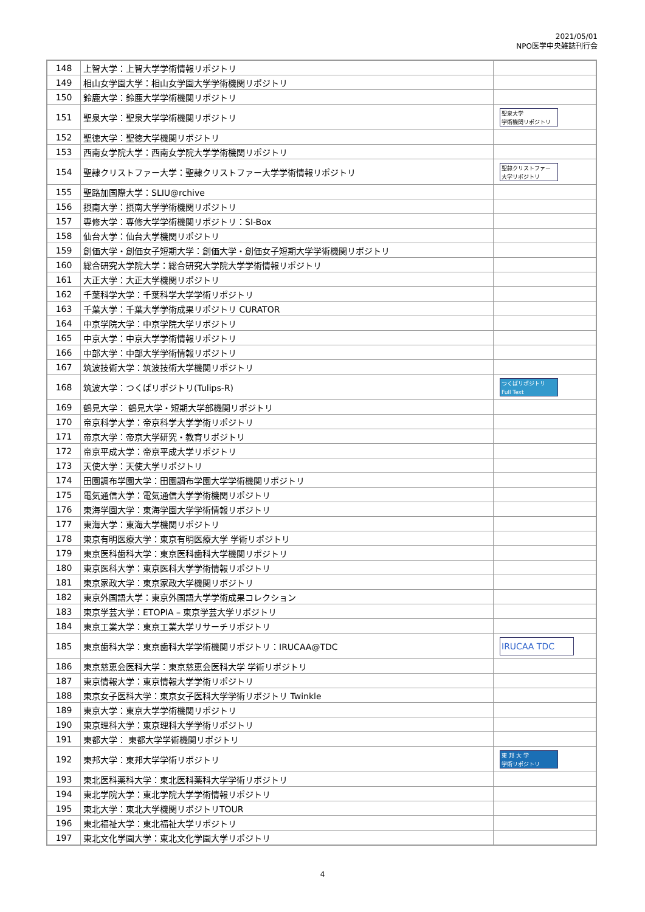2021/05/01
NPO医学中央雑誌刊行会
| 148 | 上智大学：上智大学学術情報リポジトリ | |
| 149 | 相山女学園大学：相山女学園大学学術機関リポジトリ | |
| 150 | 鈴鹿大学：鈴鹿大学学術機関リポジトリ | |
| 151 | 聖泉大学：聖泉大学学術機関リポジトリ | 聖泉大学 学術機関リポジトリ |
| 152 | 聖徳大学：聖徳大学機関リポジトリ | |
| 153 | 西南女学院大学：西南女学院大学学術機関リポジトリ | |
| 154 | 聖隷クリストファー大学：聖隷クリストファー大学学術情報リポジトリ | 聖隷クリストファー 大学リポジトリ |
| 155 | 聖路加国際大学：SLIU@rchive | |
| 156 | 摂南大学：摂南大学学術機関リポジトリ | |
| 157 | 専修大学：専修大学学術機関リポジトリ：SI-Box | |
| 158 | 仙台大学：仙台大学機関リポジトリ | |
| 159 | 創価大学・創価女子短期大学：創価大学・創価女子短期大学学術機関リポジトリ | |
| 160 | 総合研究大学院大学：総合研究大学院大学学術情報リポジトリ | |
| 161 | 大正大学：大正大学機関リポジトリ | |
| 162 | 千葉科学大学：千葉科学大学学術リポジトリ | |
| 163 | 千葉大学：千葉大学学術成果リポジトリ CURATOR | |
| 164 | 中京学院大学：中京学院大学リポジトリ | |
| 165 | 中京大学：中京大学学術情報リポジトリ | |
| 166 | 中部大学：中部大学学術情報リポジトリ | |
| 167 | 筑波技術大学：筑波技術大学機関リポジトリ | |
| 168 | 筑波大学：つくばリポジトリ(Tulips-R) | つくばリポジトリ Full Text |
| 169 | 鶴見大学： 鶴見大学・短期大学部機関リポジトリ | |
| 170 | 帝京科学大学：帝京科学大学学術リポジトリ | |
| 171 | 帝京大学：帝京大学研究・教育リポジトリ | |
| 172 | 帝京平成大学：帝京平成大学リポジトリ | |
| 173 | 天使大学：天使大学リポジトリ | |
| 174 | 田園調布学園大学：田園調布学園大学学術機関リポジトリ | |
| 175 | 電気通信大学：電気通信大学学術機関リポジトリ | |
| 176 | 東海学園大学：東海学園大学学術情報リポジトリ | |
| 177 | 東海大学：東海大学機関リポジトリ | |
| 178 | 東京有明医療大学：東京有明医療大学 学術リポジトリ | |
| 179 | 東京医科歯科大学：東京医科歯科大学機関リポジトリ | |
| 180 | 東京医科大学：東京医科大学学術情報リポジトリ | |
| 181 | 東京家政大学：東京家政大学機関リポジトリ | |
| 182 | 東京外国語大学：東京外国語大学学術成果コレクション | |
| 183 | 東京学芸大学：ETOPIA – 東京学芸大学リポジトリ | |
| 184 | 東京工業大学：東京工業大学リサーチリポジトリ | |
| 185 | 東京歯科大学：東京歯科大学学術機関リポジトリ：IRUCAA@TDC | IRUCAA TDC |
| 186 | 東京慈恵会医科大学：東京慈恵会医科大学 学術リポジトリ | |
| 187 | 東京情報大学：東京情報大学学術リポジトリ | |
| 188 | 東京女子医科大学：東京女子医科大学学術リポジトリ Twinkle | |
| 189 | 東京大学：東京大学学術機関リポジトリ | |
| 190 | 東京理科大学：東京理科大学学術リポジトリ | |
| 191 | 東都大学： 東都大学学術機関リポジトリ | |
| 192 | 東邦大学：東邦大学学術リポジトリ | 東 邦 大 学 学術リポジトリ |
| 193 | 東北医科薬科大学：東北医科薬科大学学術リポジトリ | |
| 194 | 東北学院大学：東北学院大学学術情報リポジトリ | |
| 195 | 東北大学：東北大学機関リポジトリTOUR | |
| 196 | 東北福祉大学：東北福祉大学リポジトリ | |
| 197 | 東北文化学園大学：東北文化学園大学リポジトリ | |
4